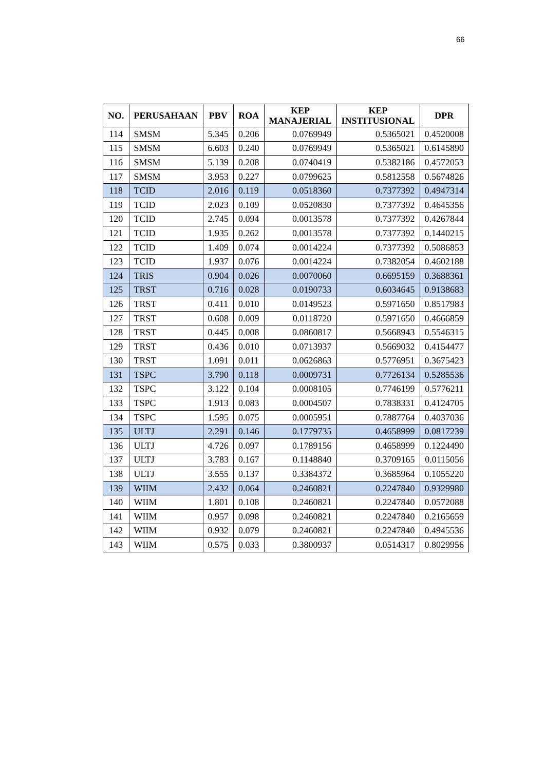66
| NO. | PERUSAHAAN | PBV | ROA | KEP MANAJERIAL | KEP INSTITUSIONAL | DPR |
| --- | --- | --- | --- | --- | --- | --- |
| 114 | SMSM | 5.345 | 0.206 | 0.0769949 | 0.5365021 | 0.4520008 |
| 115 | SMSM | 6.603 | 0.240 | 0.0769949 | 0.5365021 | 0.6145890 |
| 116 | SMSM | 5.139 | 0.208 | 0.0740419 | 0.5382186 | 0.4572053 |
| 117 | SMSM | 3.953 | 0.227 | 0.0799625 | 0.5812558 | 0.5674826 |
| 118 | TCID | 2.016 | 0.119 | 0.0518360 | 0.7377392 | 0.4947314 |
| 119 | TCID | 2.023 | 0.109 | 0.0520830 | 0.7377392 | 0.4645356 |
| 120 | TCID | 2.745 | 0.094 | 0.0013578 | 0.7377392 | 0.4267844 |
| 121 | TCID | 1.935 | 0.262 | 0.0013578 | 0.7377392 | 0.1440215 |
| 122 | TCID | 1.409 | 0.074 | 0.0014224 | 0.7377392 | 0.5086853 |
| 123 | TCID | 1.937 | 0.076 | 0.0014224 | 0.7382054 | 0.4602188 |
| 124 | TRIS | 0.904 | 0.026 | 0.0070060 | 0.6695159 | 0.3688361 |
| 125 | TRST | 0.716 | 0.028 | 0.0190733 | 0.6034645 | 0.9138683 |
| 126 | TRST | 0.411 | 0.010 | 0.0149523 | 0.5971650 | 0.8517983 |
| 127 | TRST | 0.608 | 0.009 | 0.0118720 | 0.5971650 | 0.4666859 |
| 128 | TRST | 0.445 | 0.008 | 0.0860817 | 0.5668943 | 0.5546315 |
| 129 | TRST | 0.436 | 0.010 | 0.0713937 | 0.5669032 | 0.4154477 |
| 130 | TRST | 1.091 | 0.011 | 0.0626863 | 0.5776951 | 0.3675423 |
| 131 | TSPC | 3.790 | 0.118 | 0.0009731 | 0.7726134 | 0.5285536 |
| 132 | TSPC | 3.122 | 0.104 | 0.0008105 | 0.7746199 | 0.5776211 |
| 133 | TSPC | 1.913 | 0.083 | 0.0004507 | 0.7838331 | 0.4124705 |
| 134 | TSPC | 1.595 | 0.075 | 0.0005951 | 0.7887764 | 0.4037036 |
| 135 | ULTJ | 2.291 | 0.146 | 0.1779735 | 0.4658999 | 0.0817239 |
| 136 | ULTJ | 4.726 | 0.097 | 0.1789156 | 0.4658999 | 0.1224490 |
| 137 | ULTJ | 3.783 | 0.167 | 0.1148840 | 0.3709165 | 0.0115056 |
| 138 | ULTJ | 3.555 | 0.137 | 0.3384372 | 0.3685964 | 0.1055220 |
| 139 | WIIM | 2.432 | 0.064 | 0.2460821 | 0.2247840 | 0.9329980 |
| 140 | WIIM | 1.801 | 0.108 | 0.2460821 | 0.2247840 | 0.0572088 |
| 141 | WIIM | 0.957 | 0.098 | 0.2460821 | 0.2247840 | 0.2165659 |
| 142 | WIIM | 0.932 | 0.079 | 0.2460821 | 0.2247840 | 0.4945536 |
| 143 | WIIM | 0.575 | 0.033 | 0.3800937 | 0.0514317 | 0.8029956 |